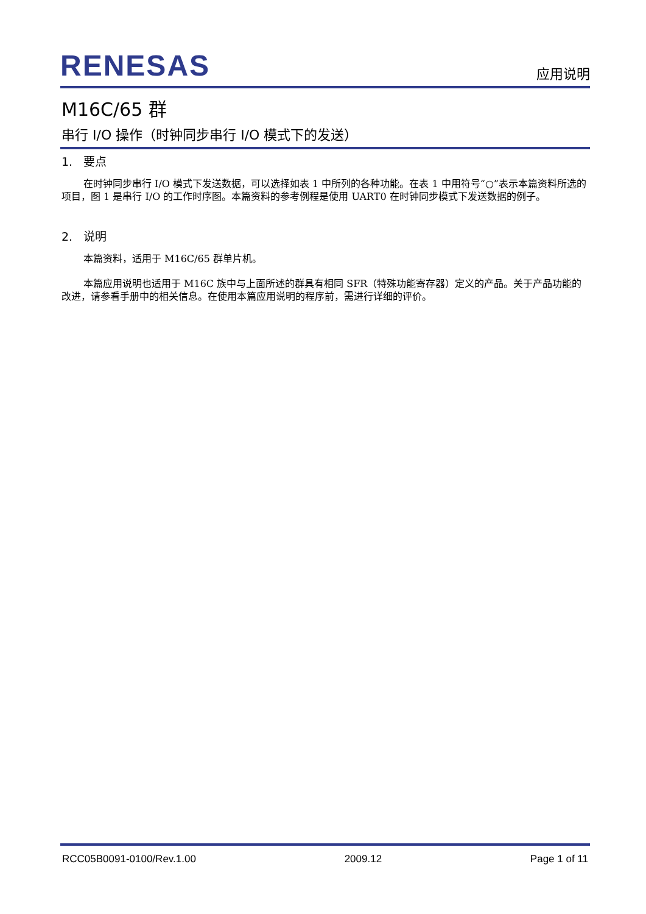RENESAS
应用说明
M16C/65 群
串行 I/O 操作（时钟同步串行 I/O 模式下的发送）
1. 要点
在时钟同步串行 I/O 模式下发送数据，可以选择如表 1 中所列的各种功能。在表 1 中用符号“○”表示本篇资料所选的项目，图 1 是串行 I/O 的工作时序图。本篇资料的参考例程是使用 UART0 在时钟同步模式下发送数据的例子。
2. 说明
本篇资料，适用于 M16C/65 群单片机。
本篇应用说明也适用于 M16C 族中与上面所述的群具有相同 SFR（特殊功能寄存器）定义的产品。关于产品功能的改进，请参看手册中的相关信息。在使用本篇应用说明的程序前，需进行详细的评价。
RCC05B0091-0100/Rev.1.00 2009.12 Page 1 of 11